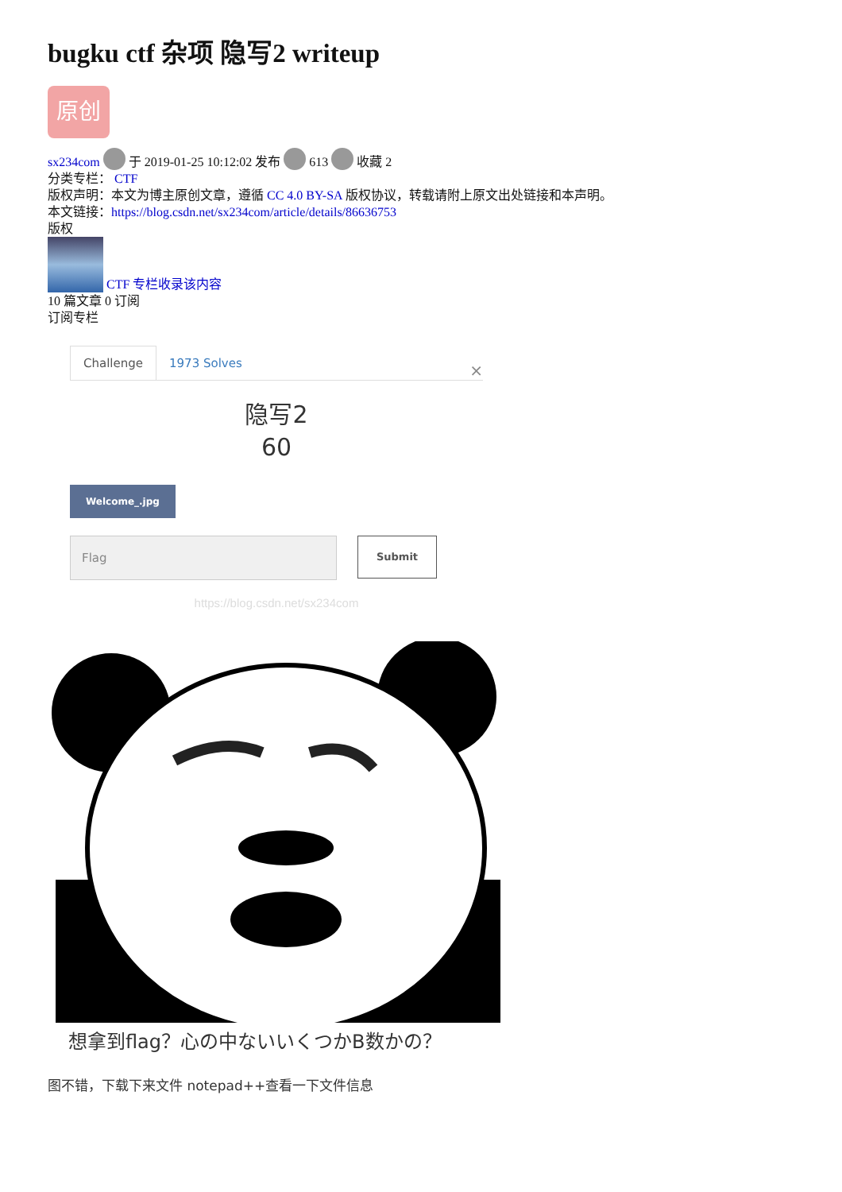bugku ctf 杂项 隐写2 writeup
原创
sx234com 于 2019-01-25 10:12:02 发布 613 收藏 2
分类专栏： CTF
版权声明：本文为博主原创文章，遵循 CC 4.0 BY-SA 版权协议，转载请附上原文出处链接和本声明。
本文链接：https://blog.csdn.net/sx234com/article/details/86636753
版权
CTF 专栏收录该内容
10 篇文章 0 订阅
订阅专栏
Challenge 1973 Solves ×
隐写2
60
Welcome_.jpg
Flag
Submit
https://blog.csdn.net/sx234com
想拿到flag？心の中ないいくつかB数かの？
图不错，下载下来文件 notepad++查看一下文件信息